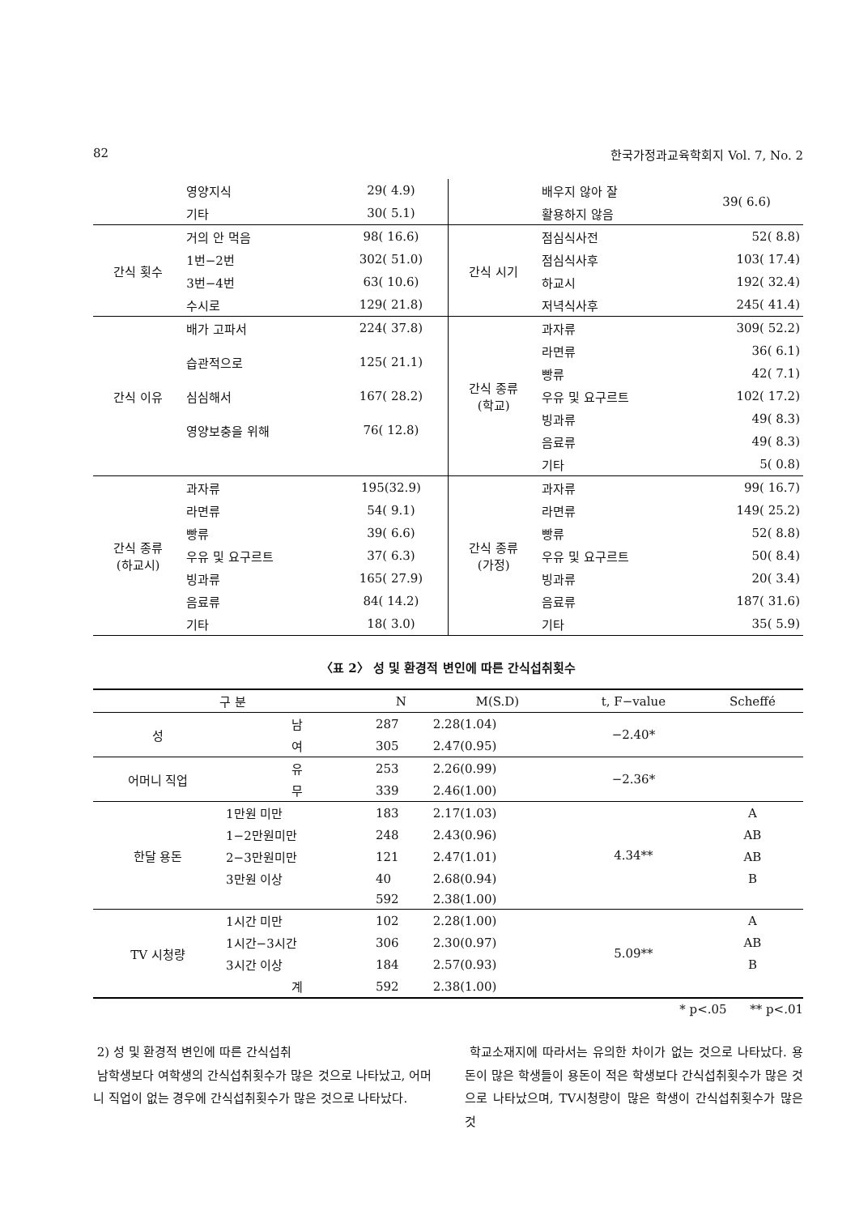82 한국가정과교육학회지 Vol. 7, No. 2
| | 영양지식 | 29( 4.9) | | 배우지 않아 잘 | 39( 6.6) |
| | 기타 | 30( 5.1) | | 활용하지 않음 | |
| 간식 횟수 | 거의 안 먹음 | 98( 16.6) | 간식 시기 | 점심식사전 | 52( 8.8) |
| | 1번−2번 | 302( 51.0) | | 점심식사후 | 103( 17.4) |
| | 3번−4번 | 63( 10.6) | | 하교시 | 192( 32.4) |
| | 수시로 | 129( 21.8) | | 저녁식사후 | 245( 41.4) |
| 간식 이유 | 배가 고파서 | 224( 37.8) | 간식 종류 (학교) | 과자류 | 309( 52.2) |
| | 습관적으로 | 125( 21.1) | | 라면류 | 36( 6.1) |
| | | | | 빵류 | 42( 7.1) |
| | 심심해서 | 167( 28.2) | | 우유 및 요구르트 | 102( 17.2) |
| | 영양보충을 위해 | 76( 12.8) | | 빙과류 | 49( 8.3) |
| | | | | 음료류 | 49( 8.3) |
| | | | | 기타 | 5( 0.8) |
| 간식 종류 (하교시) | 과자류 | 195(32.9) | 간식 종류 (가정) | 과자류 | 99( 16.7) |
| | 라면류 | 54( 9.1) | | 라면류 | 149( 25.2) |
| | 빵류 | 39( 6.6) | | 빵류 | 52( 8.8) |
| | 우유 및 요구르트 | 37( 6.3) | | 우유 및 요구르트 | 50( 8.4) |
| | 빙과류 | 165( 27.9) | | 빙과류 | 20( 3.4) |
| | 음료류 | 84( 14.2) | | 음료류 | 187( 31.6) |
| | 기타 | 18( 3.0) | | 기타 | 35( 5.9) |
〈표 2〉 성 및 환경적 변인에 따른 간식섭취횟수
| 구 분 | | N | M(S.D) | t, F−value | Scheffé |
| --- | --- | --- | --- | --- | --- |
| 성 | 남 | 287 | 2.28(1.04) | −2.40* | |
| | 여 | 305 | 2.47(0.95) | | |
| 어머니 직업 | 유 | 253 | 2.26(0.99) | −2.36* | |
| | 무 | 339 | 2.46(1.00) | | |
| 한달 용돈 | 1만원 미만 | 183 | 2.17(1.03) | 4.34** | A |
| | 1−2만원미만 | 248 | 2.43(0.96) | | AB |
| | 2−3만원미만 | 121 | 2.47(1.01) | | AB |
| | 3만원 이상 | 40 | 2.68(0.94) | | B |
| | | 592 | 2.38(1.00) | | |
| TV 시청량 | 1시간 미만 | 102 | 2.28(1.00) | 5.09** | A |
| | 1시간−3시간 | 306 | 2.30(0.97) | | AB |
| | 3시간 이상 | 184 | 2.57(0.93) | | B |
| | 계 | 592 | 2.38(1.00) | | |
* p<.05 ** p<.01
2) 성 및 환경적 변인에 따른 간식섭취
남학생보다 여학생의 간식섭취횟수가 많은 것으로 나타났고, 어머니 직업이 없는 경우에 간식섭취횟수가 많은 것으로 나타났다.
학교소재지에 따라서는 유의한 차이가 없는 것으로 나타났다. 용돈이 많은 학생들이 용돈이 적은 학생보다 간식섭취횟수가 많은 것으로 나타났으며, TV시청량이 많은 학생이 간식섭취횟수가 많은 것